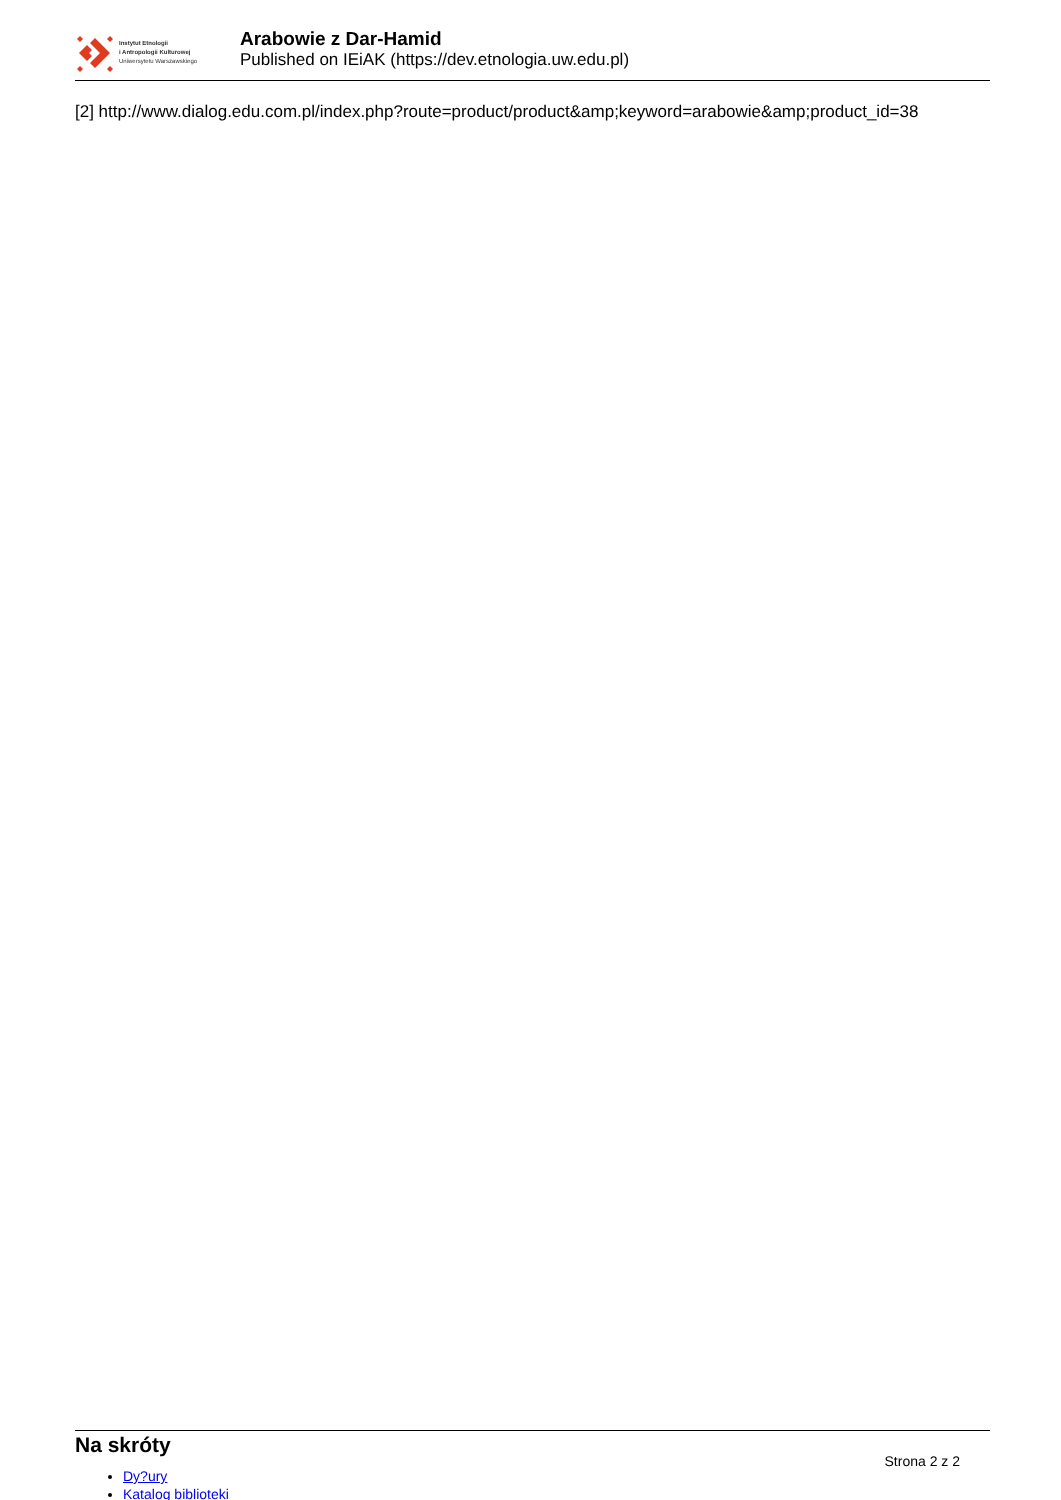Instytut Etnologii
i Antropologii Kulturowej
Uniwersytetu Warszawskiego
Arabowie z Dar-Hamid
Published on IEiAK (https://dev.etnologia.uw.edu.pl)
[2] http://www.dialog.edu.com.pl/index.php?route=product/product&amp;keyword=arabowie&amp;product_id=38
Na skróty
Strona 2 z 2
Dy?ury
Katalog biblioteki